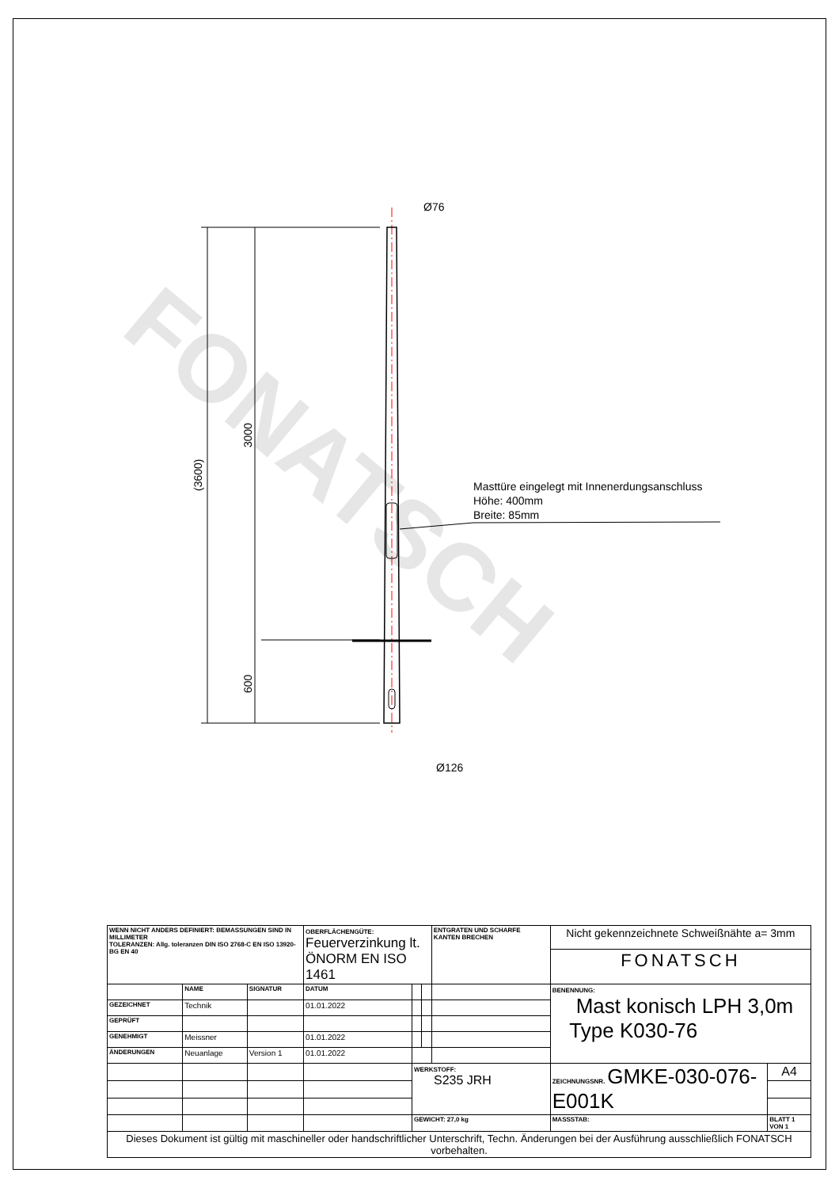FONATSCH
(3600)
3000
600
Ø76
Ø126
Masttüre eingelegt mit Innenerdungsanschluss
Höhe: 400mm
Breite: 85mm
| WENN NICHT ANDERS DEFINIERT: BEMASSUNGEN SIND IN MILLIMETER TOLERANZEN: Allg. toleranzen DIN ISO 2768-C EN ISO 13920-BG EN 40 | | | OBERFLÄCHENGÜTE: Feuerverzinkung lt. ÖNORM EN ISO 1461 | | | ENTGRATEN UND SCHARFE KANTEN BRECHEN | Nicht gekennzeichnete Schweißnähte a= 3mm | |
| | | | | | | | FONATSCH | |
| | NAME | SIGNATUR | DATUM | | | | BENENNUNG: Mast konisch LPH 3,0m Type K030-76 | |
| GEZEICHNET | Technik | | 01.01.2022 | | | | | |
| GEPRÜFT | | | | | | | | |
| GENEHMIGT | Meissner | | 01.01.2022 | | | | | |
| ÄNDERUNGEN | Neuanlage | Version 1 | 01.01.2022 | | | | | |
| | | | | WERKSTOFF: S235 JRH | | | ZEICHNUNGSNR. GMKE-030-076-E001K | A4 |
| | | | | GEWICHT: 27,0 kg | | | MASSSTAB: | BLATT 1 VON 1 |
| Dieses Dokument ist gültig mit maschineller oder handschriftlicher Unterschrift, Techn. Änderungen bei der Ausführung ausschließlich FONATSCH vorbehalten. | | | | | | | | |